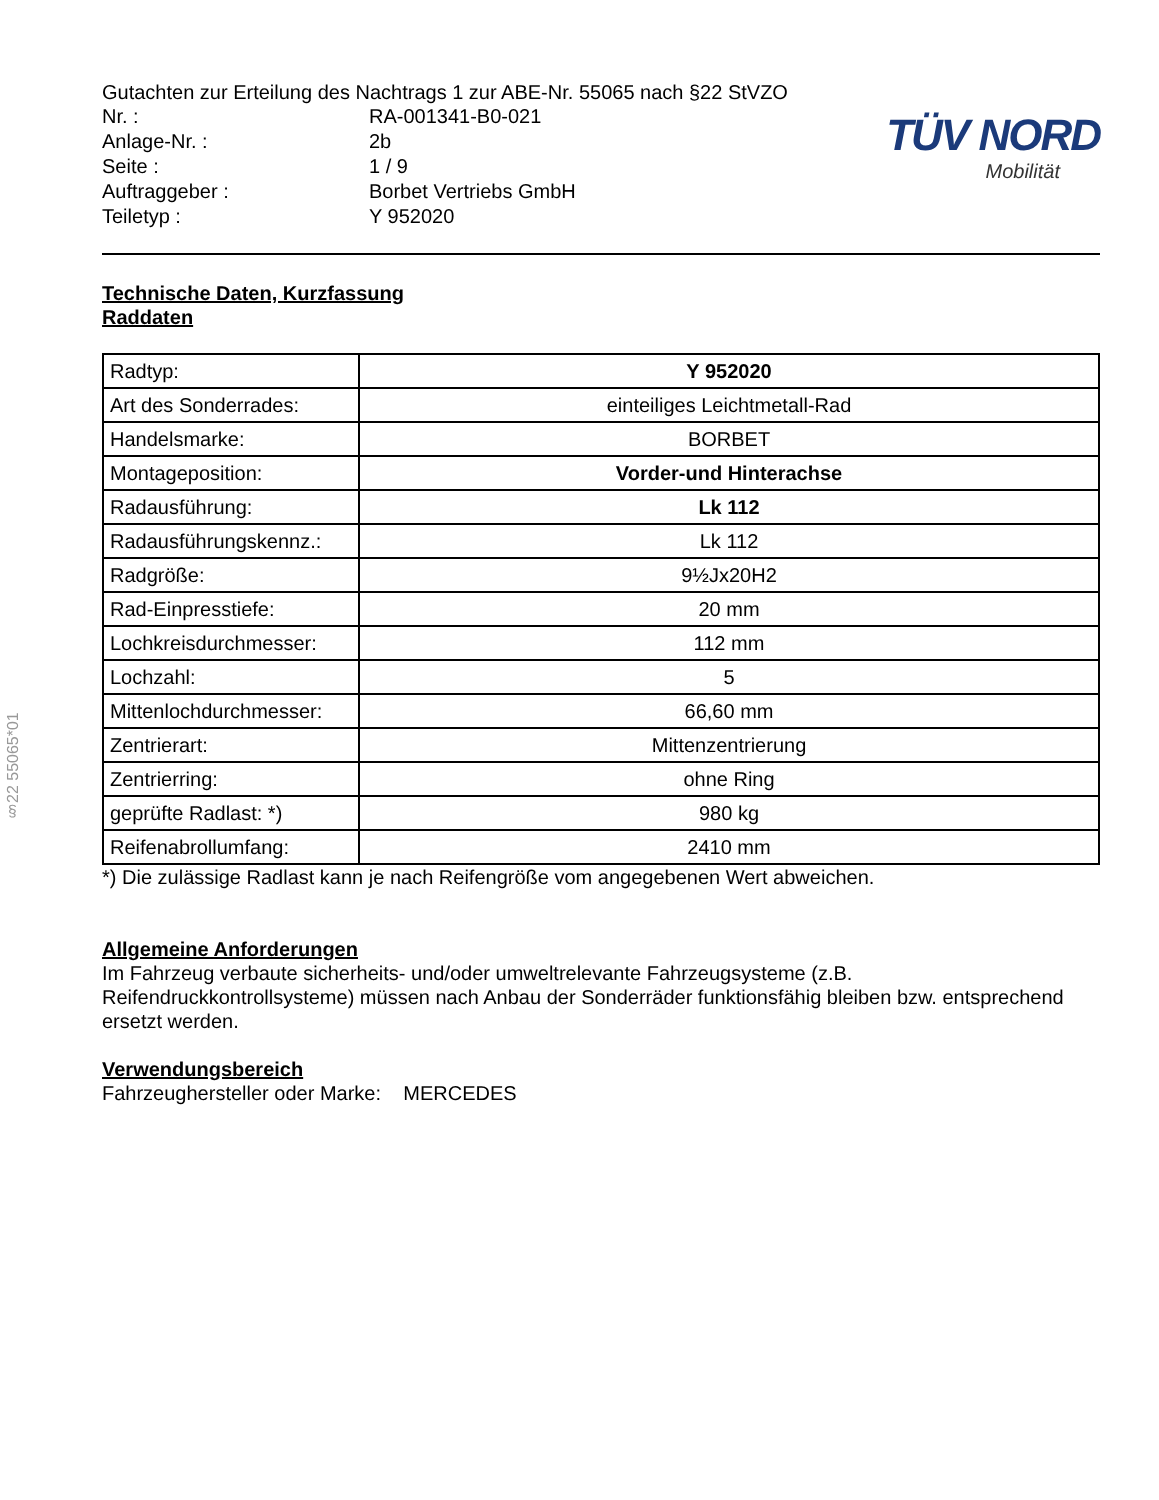§22 55065*01
Gutachten zur Erteilung des Nachtrags 1 zur ABE-Nr. 55065 nach §22 StVZO
| Nr. : | RA-001341-B0-021 |
| Anlage-Nr. : | 2b |
| Seite : | 1 / 9 |
| Auftraggeber : | Borbet Vertriebs GmbH |
| Teiletyp : | Y 952020 |
TÜV NORD
Mobilität
Technische Daten, Kurzfassung
Raddaten
| Radtyp: | Y 952020 |
| Art des Sonderrades: | einteiliges Leichtmetall-Rad |
| Handelsmarke: | BORBET |
| Montageposition: | Vorder-und Hinterachse |
| Radausführung: | Lk 112 |
| Radausführungskennz.: | Lk 112 |
| Radgröße: | 9½Jx20H2 |
| Rad-Einpresstiefe: | 20 mm |
| Lochkreisdurchmesser: | 112 mm |
| Lochzahl: | 5 |
| Mittenlochdurchmesser: | 66,60 mm |
| Zentrierart: | Mittenzentrierung |
| Zentrierring: | ohne Ring |
| geprüfte Radlast: *) | 980 kg |
| Reifenabrollumfang: | 2410 mm |
*) Die zulässige Radlast kann je nach Reifengröße vom angegebenen Wert abweichen.
Allgemeine Anforderungen
Im Fahrzeug verbaute sicherheits- und/oder umweltrelevante Fahrzeugsysteme (z.B. Reifendruckkontrollsysteme) müssen nach Anbau der Sonderräder funktionsfähig bleiben bzw. entsprechend ersetzt werden.
Verwendungsbereich
Fahrzeughersteller oder Marke: MERCEDES